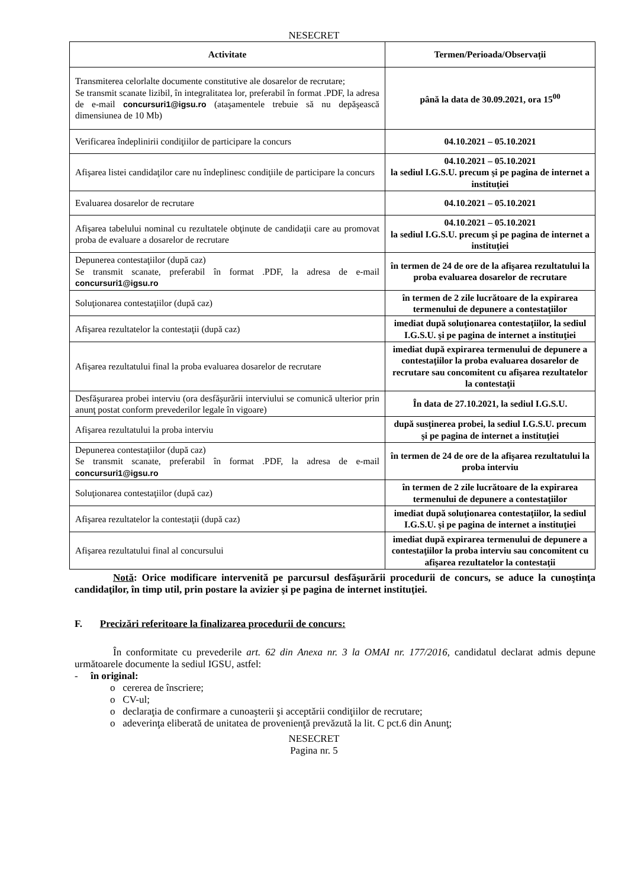NESECRET
| Activitate | Termen/Perioada/Observații |
| --- | --- |
| Transmiterea celorlalte documente constitutive ale dosarelor de recrutare; Se transmit scanate lizibil, în integralitatea lor, preferabil în format .PDF, la adresa de e-mail concursuri1@igsu.ro (ataşamentele trebuie să nu depăşească dimensiunea de 10 Mb) | până la data de 30.09.2021, ora 15<sup>00</sup> |
| Verificarea îndeplinirii condiţiilor de participare la concurs | 04.10.2021 – 05.10.2021 |
| Afişarea listei candidaţilor care nu îndeplinesc condiţiile de participare la concurs | 04.10.2021 – 05.10.2021 la sediul I.G.S.U. precum şi pe pagina de internet a instituţiei |
| Evaluarea dosarelor de recrutare | 04.10.2021 – 05.10.2021 |
| Afişarea tabelului nominal cu rezultatele obţinute de candidaţii care au promovat proba de evaluare a dosarelor de recrutare | 04.10.2021 – 05.10.2021 la sediul I.G.S.U. precum şi pe pagina de internet a instituţiei |
| Depunerea contestaţiilor (după caz) Se transmit scanate, preferabil în format .PDF, la adresa de e-mail concursuri1@igsu.ro | în termen de 24 de ore de la afişarea rezultatului la proba evaluarea dosarelor de recrutare |
| Soluţionarea contestaţiilor (după caz) | în termen de 2 zile lucrătoare de la expirarea termenului de depunere a contestaţiilor |
| Afişarea rezultatelor la contestaţii (după caz) | imediat după soluţionarea contestaţiilor, la sediul I.G.S.U. şi pe pagina de internet a instituţiei |
| Afişarea rezultatului final la proba evaluarea dosarelor de recrutare | imediat după expirarea termenului de depunere a contestaţiilor la proba evaluarea dosarelor de recrutare sau concomitent cu afişarea rezultatelor la contestaţii |
| Desfăşurarea probei interviu (ora desfăşurării interviului se comunică ulterior prin anunţ postat conform prevederilor legale în vigoare) | În data de 27.10.2021, la sediul I.G.S.U. |
| Afişarea rezultatului la proba interviu | după susţinerea probei, la sediul I.G.S.U. precum şi pe pagina de internet a instituţiei |
| Depunerea contestaţiilor (după caz) Se transmit scanate, preferabil în format .PDF, la adresa de e-mail concursuri1@igsu.ro | în termen de 24 de ore de la afişarea rezultatului la proba interviu |
| Soluţionarea contestaţiilor (după caz) | în termen de 2 zile lucrătoare de la expirarea termenului de depunere a contestaţiilor |
| Afişarea rezultatelor la contestaţii (după caz) | imediat după soluţionarea contestaţiilor, la sediul I.G.S.U. şi pe pagina de internet a instituţiei |
| Afişarea rezultatului final al concursului | imediat după expirarea termenului de depunere a contestaţiilor la proba interviu sau concomitent cu afişarea rezultatelor la contestaţii |
Notă: Orice modificare intervenită pe parcursul desfăşurării procedurii de concurs, se aduce la cunoştinţa candidaţilor, în timp util, prin postare la avizier şi pe pagina de internet instituţiei.
F. Precizări referitoare la finalizarea procedurii de concurs:
În conformitate cu prevederile art. 62 din Anexa nr. 3 la OMAI nr. 177/2016, candidatul declarat admis depune următoarele documente la sediul IGSU, astfel:
- în original:
o cererea de înscriere;
o CV-ul;
o declaraţia de confirmare a cunoaşterii şi acceptării condiţiilor de recrutare;
o adeverinţa eliberată de unitatea de provenienţă prevăzută la lit. C pct.6 din Anunţ;
NESECRET
Pagina nr. 5